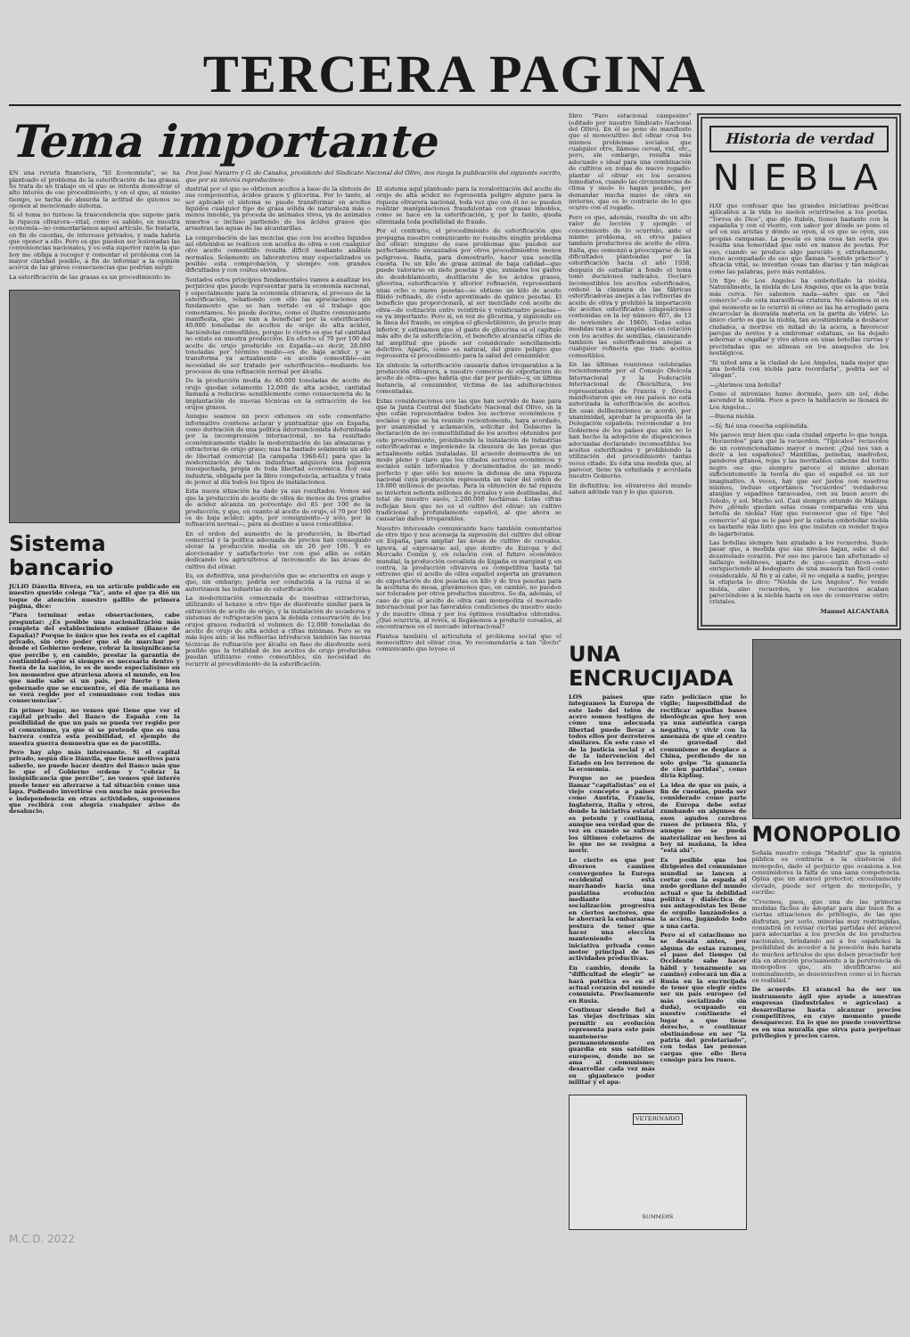TERCERA PAGINA
Tema importante
EN una revista financiera, “El Economista”, se ha planteado el problema de la esterificación de las grasas. Se trata de un trabajo en el que se intenta demostrar el alto interés de ese procedimiento, y en el que, al mismo tiempo, se tacha de absurda la actitud de quienes se oponen al mencionado sistema.
Si el tema no tuviese la trascendencia que supone para la riqueza olivarera—vital, como es sabido, en nuestra economía—no comentaríamos aquel artículo. Se trataría, en fin de cuentas, de intereses privados, y nada habría que oponer a ello. Pero es que pueden ser lesionadas las conveniencias nacionales, y es esta superior razón la que hoy me obliga a recoger y comentar el problema con la mayor claridad posible, a fin de informar a la opinión acerca de las graves consecuencias que podrían surgir.
La esterificación de las grasas es un procedimiento in-
Sistema bancario
JULIO Dánvila Rivera, en un artículo publicado en nuestro querido colega “Ya”, ante el que ya dió un toque de atención nuestro gallito de primera página, dice:
“Para terminar estas observaciones, cabe preguntar: ¿Es posible una nacionalización más completa del establecimiento emisor (Banco de España)? Porque lo único que les resta es el capital privado, sin otro poder que el de marchar por donde el Gobierno ordene, cobrar la insignificancia que percibe y, en cambio, prestar la garantía de continuidad—que si siempre es necesaria dentro y fuera de la nación, lo es de modo especialísimo en los momentos que atraviesa ahora el mundo, en los que nadie sabe si un país, por fuerte y bien gobernado que se encuentre, el día de mañana no se verá regido por el comunismo con todas sus consecuencias”.
En primer lugar, no vemos qué tiene que ver el capital privado del Banco de España con la posibilidad de que un país se pueda ver regido por el comunismo, ya que si se pretende que es una barrera contra esta posibilidad, el ejemplo de nuestra guerra demuestra que es de pacotilla.
Pero hay algo más interesante. Si el capital privado, según dice Dánvila, que tiene motivos para saberlo, no puede hacer dentro del Banco más que lo que el Gobierno ordene y “cobrar la insignificancia que percibe”, no vemos qué interés puede tener en aferrarse a tal situación como una lapa. Pudiendo invertirse con mucho más provecho e independencia en otras actividades, suponemos que recibirá con alegría cualquier aviso de desahucio.
Don José Navarro y G. de Canales, presidente del Sindicato Nacional del Olivo, nos ruega la publicación del siguiente escrito, que por su interés reproducimos:
dustrial por el que se obtienen aceites a base de la síntesis de sus componentes, ácidos grasos y glicerina. Por lo tanto, al ser aplicado el sistema se puede transformar en aceites líquidos cualquier tipo de grasa sólida de naturaleza más o menos innoble, ya proceda de animales vivos, ya de animales muertos e incluso partiendo de los ácidos grasos que arrastran las aguas de las alcantarillas.
La comprobación de las mezclas que con los aceites líquidos así obtenidos se realicen con aceites de oliva o con cualquier otro aceite comestible resulta difícil mediante análisis normales. Solamente en laboratorios muy especializados es posible esta comprobación, y siempre con grandes dificultades y con costes elevados.
Sentados estos principios fundamentales vamos a analizar los perjuicios que puede representar para la economía nacional, y especialmente para la economía olivarera, el proceso de la esterificación, rebatiendo con ello las apreciaciones sin fundamento que se han vertido en el trabajo que comentamos. No puede decirse, como el ilustre comunicante manifiesta, que se van a beneficiar por la esterificación 40.000 toneladas de aceites de orujo de alta acidez, haciéndolas comestibles, porque lo cierto es que tal cantidad no existe en nuestra producción. En efecto: el 70 por 100 del aceite de orujo producido en España—es decir, 28.000 toneladas por término medio—es de baja acidez y se transforma ya actualmente en aceite comestible—sin necesidad de ser tratado por esterificación—mediante los procesos de una refinación normal por álcalis.
De la producción media de 40.000 toneladas de aceite de orujo quedan solamente 12.000 de alta acidez, cantidad llamada a reducirse sensiblemente como consecuencia de la implantación de nuevas técnicas en la extracción de los orujos grasos.
Aunque seamos un poco extensos en este comentario informativo conviene aclarar y puntualizar que en España, como derivación de una política intervencionista determinada por la incomprensión internacional, no ha resultado económicamente viable la modernización de las almazaras y extractoras de orujo graso; mas ha bastado solamente un año de libertad comercial (la campaña 1960-61) para que la modernización de tales industrias adquiera una pujanza insospechada, propia de toda libertad económica. Hoy esa industria, obligada por la libre competencia, actualiza y trata de poner al día todos los tipos de instalaciones.
Esta nueva situación ha dado ya sus resultados. Vemos así que la producción de aceite de oliva de menos de tres grados de acidez alcanza un porcentaje del 85 por 100 de la producción, y que, en cuanto al aceite de orujo, el 70 por 100 es de baja acidez: apto, por consiguiente—y sólo, por la refinación normal—, para su destino a usos comestibles.
En el orden del aumento de la producción, la libertad comercial y la política adecuada de precios han conseguido elevar la producción media en un 20 por 100. Y es aleccionador y satisfactorio ver con qué afán se están dedicando los agricultores al incremento de las áreas de cultivo del olivar.
Es, en definitiva, una producción que se encuentra en auge y que, sin embargo, podría ser conducida a la ruina si se autorizasen las industrias de esterificación.
La modernización comenzada de nuestras extractoras, utilizando el hexano u otro tipo de disolvente similar para la extracción de aceite de orujo, y la instalación de secaderos y sistemas de refrigeración para la debida conservación de los orujos grasos reducirá el volumen de 12.000 toneladas de aceite de orujo de alta acidez a cifras mínimas. Pero se va más lejos aún: si las refinerías introducen también las nuevas técnicas de refinación por álcalis en fase de disolvente será posible que la totalidad de los aceites de orujo producidos puedan utilizarse como comestibles, sin necesidad de recurrir al procedimiento de la esterificación.
El sistema aquí planteado para la revalorización del aceite de orujo de alta acidez no representa peligro alguno para la riqueza olivarera nacional, toda vez que con él no se pueden realizar manipulaciones fraudulentas con grasas innobles, como se hace en la esterificación, y, por lo tanto, queda eliminada toda posibilidad de fraude.
Por el contrario, el procedimiento de esterificación que propugna nuestro comunicante no resuelve ningún problema del olivar: ninguno de esos problemas que pueden ser perfectamente encauzados por otros procedimientos menos peligrosos. Basta, para demostrarlo, hacer una sencilla cuenta. De un kilo de grasa animal de baja calidad—que puede valorarse en siete pesetas y que, sumados los gastos de desdoblamiento, destilación de los ácidos grasos, glicerina, esterificación y ulterior refinación, representará unas ocho o nueve pesetas—se obtiene un kilo de aceite flúido refinado, de costo aproximado de quince pesetas. El beneficio que proporcionará, al ser mezclado con aceite de oliva—de cotización entre veintitrés y veinticuatro pesetas—es ya importante. Pero si, en vez de glicerina, y siguiendo en la línea del fraude, se emplea el glicoletilénico, de precio muy inferior, y estimamos que el gasto de glicerina es el capítulo más alto de la esterificación, el beneficio alcanzaría cifras de tal amplitud que puede ser considerado sencillamente delictivo. Aparte, como es natural, del grave peligro que representa el procedimiento para la salud del consumidor.
En síntesis: la esterificación causaría daños irreparables a la producción olivarera, a nuestro comercio de exportación de aceite de oliva—que habría que dar por perdido—y, en última instancia, al consumidor, víctima de las adulteraciones comentadas.
Estas consideraciones son las que han servido de base para que la Junta Central del Sindicato Nacional del Olivo, en la que están representados todos los sectores económicos y sociales y que se ha reunido recientemente, haya acordado, por unanimidad y aclamación, solicitar del Gobierno la declaración de no comestibilidad de los aceites obtenidos por este procedimiento, prohibiendo la instalación de industrias esterificadoras e imponiendo la clausura de las pocas que actualmente están instaladas. El acuerdo demuestra de un modo pleno y claro que los citados sectores económicos y sociales están informados y documentados de un modo perfecto y que sólo les mueve la defensa de una riqueza nacional cuya producción representa un valor del orden de 10.000 millones de pesetas. Para la obtención de tal riqueza se invierten setenta millones de jornales y son destinadas, del total de nuestro suelo, 2.200.000 hectáreas. Estas cifras reflejan bien que no es el cultivo del olivar: un cultivo tradicional y profundamente español, al que ahora se causarían daños irreparables.
Nuestro interesado comunicante hace también comentarios de otro tipo y nos aconseja la supresión del cultivo del olivar en España, para ampliar las áreas de cultivo de cereales. Ignora, al expresarse así, que dentro de Europa y del Mercado Común y, en relación con el futuro económico mundial, la producción cerealista de España es marginal y, en contra, la producción olivarera es competitiva hasta tal extremo que el aceite de oliva español soporta un gravamen de exportación de dos pesetas en kilo y de tres pesetas para la aceituna de mesa, gravámenes que, en cambio, no pueden ser tolerados por otros productos nuestros. Se da, además, el caso de que el aceite de oliva casi monopoliza el mercado internacional por las favorables condiciones de nuestro suelo y de nuestro clima y por los óptimos resultados obtenidos. ¿Qué ocurriría, al revés, si llegásemos a producir cereales, al encontrarnos en el mercado internacional?
Plantea también el articulista el problema social que el monocultivo del olivar crea. Yo recomendaría a tan “docto” comunicante que leyese el
libro “Paro estacional campesino” (editado por nuestro Sindicato Nacional del Olivo). En él se pone de manifiesto que el monocultivo del olivar crea los mismos problemas sociales que cualquier otro, llámese cereal, vid, etc., pero, sin embargo, resulta más adecuado e ideal para una combinación de cultivos en zonas de nuevo regadío: plantar el olivar en los secanos inmediatos, cuando las circunstancias de clima y suelo lo hagan posible, por demandar mucha mano de obra en invierno, que es lo contrario de lo que ocurre con el regadío.
Pero es que, además, resulta de un alto valor de lección y ejemplo el conocimiento de lo ocurrido, ante el mismo problema, en otros países también productores de aceite de oliva. Italia, que comenzó a preocuparse de las dificultades planteadas por la esterificación hacia el año 1958, después de estudiar a fondo el tema tomó decisiones radicales. Declaró incomestibles los aceites esterificados, ordenó la clausura de las fábricas esterificadoras anejas a las refinerías de aceite de oliva y prohibió la importación de aceites esterificados (disposiciones contenidas en la ley número 407, de 13 de noviembre de 1960). Todas estas medidas van a ser ampliadas en relación con los aceites de semillas, clausurando también las esterificadoras anejas a cualquier refinería que trate aceites comestibles.
En las últimas reuniones celebradas recientemente por el Consejo Oleícola Internacional y la Federación Internacional de Oleicultura, los representantes de Francia y Grecia manifestaron que en sus países no está autorizada la esterificación de aceites. En esas deliberaciones se acordó, por unanimidad, aprobar la propuesta de la Delegación española: recomendar a los Gobiernos de los países que aún no lo han hecho la adopción de disposiciones adecuadas declarando incomestibles los aceites esterificados y prohibiendo la utilización del procedimiento tantas veces citado. Es ésta una medida que, al parecer, tiene ya estudiada y acordada nuestro Gobierno.
En definitiva: los olivareros del mundo saben adónde van y lo que quieren.
Historia de verdad
NIEBLA
HAY que confesar que las grandes iniciativas poéticas aplicables a la vida no suelen ocurrírseles a los poetas. “Torres de Dios”, que dijo Rubén, tienen bastante con la espadaña y con el viento, con saber por dónde se pone el sol en sus aristas y dónde se oyen, si es que se oyen, sus propias campanas. La poesía es una cosa tan seria que resulta una temeridad que esté en manos de poetas. Por eso, cuando se produce algo parecido y, extrañamente, viene acompañado de eso que llaman “sentido práctico” y eficacia vital, se inventan cosas tan diarias y tan mágicas como las palabras, pero más rentables.
Un tipo de Los Angeles ha embotellado la niebla. Naturalmente, la niebla de Los Angeles, que es la que tenía más cerca. No sabemos nada—salvo que es “del comercio”—de esta maravillosa criatura. No sabemos ni en qué momento se le ocurrió ni cómo se las ha arreglado para encarcelar la desvaída materia en la garita de vidrio. Lo único cierto es que la niebla, tan acostumbrada a deshacer ciudades, a morirse en mitad de la acera, a favorecer parejas de novios y a embromar estatuas, se ha dejado sobornar o engañar y vive ahora en unas botellas curvas y precintadas que se alinean en los anaqueles de los nostálgicos.
“Si usted ama a la ciudad de Los Angeles, nada mejor que una botella con niebla para recordarla”, podría ser el “slogan”.
—¿Abrimos una botella?
Como el mironiano humo dormido, pero sin sol, debe ascender la niebla. Poco a poco la habitación se llenará de Los Angeles...
—Buena niebla.
—Sí; fué una cosecha espléndida.
Me parece muy bien que cada ciudad exporte lo que tenga. “Recuerdos” para que la recuerden. “Típicales” recuerdos de un convencionalismo mayor o menor. ¿Qué nos van a decir a los españoles? Mantillas, peinetas, madroños, panderos gitanos, rejas y las inevitables cabezas del torito negro ese que siempre parece el mismo abonan suficientemente la teoría de que el español es un ser imaginativo. A veces, hay que ser justos con nosotros mismos, incluso exportamos “recuerdos” verdaderos: ataujías y espadines taraceados, con su buen acero de Toledo, y sol. Mucho sol. Casi siempre oriundo de Málaga. Pero ¿dónde quedan estas cosas comparadas con una botella de niebla? Hay que reconocer que el tipo “del comercio” al que se le pasó por la cabeza embotellar niebla es bastante más listo que los que insisten en vender trajes de lagarterana.
Las botellas siempre han ayudado a los recuerdos. Suele pasar que, a medida que sus niveles bajan, sube el del desnivelado corazón. Por eso me parece tan afortunado el hallazgo neblinoso, aparte de que—según dicen—esté enriqueciendo al bodeguero de una manera tan fácil como considerable. Al fin y al cabo, él no engaña a nadie, porque la etiqueta lo dice: “Niebla de Los Angeles”. No vende niebla, sino recuerdos, y los recuerdos acaban pareciéndose a la niebla hasta en eso de conservarse entre cristales.
Manuel ALCANTARA
UNA ENCRUCIJADA
LOS países que integramos la Europa de este lado del telón de acero somos testigos de cómo una adecuada libertad puede llevar a todos ellos por derroteros similares. En este caso el de la justicia social y el de la intervención del Estado en los terrenos de la economía.
Porque no se pueden llamar “capitalistas” en el viejo concepto a países como Austria, Francia, Inglaterra, Italia y otros, donde la iniciativa estatal es potente y continua, aunque sea verdad que de vez en cuando se sufren los últimos coletazos de lo que no se resigna a morir.
Lo cierto es que por diversos caminos convergentes la Europa occidental está marchando hacia una paulatina evolución mediante una socialización progresiva en ciertos sectores, que le ahorrará la embarazosa postura de tener que hacer una elección manteniendo a la iniciativa privada como motor principal de las actividades productivas.
En cambio, donde la “difficultad de elegir” se hará patética es en el actual corazón del mundo comunista. Precisamente en Rusia.
Continuar siendo fiel a las viejas doctrinas sin permitir su evolución representa para este país mantenerse permanentemente en guardia en sus satélites europeos, donde no se ama al comunismo; desarrollar cada vez más su gigantesco poder militar y el apa-
rato policíaco que lo vigile; imposibilidad de rectificar aquellas bases ideológicas que hoy son ya una auténtica carga negativa, y vivir con la amenaza de que el centro de gravedad del comunismo se desplace a China, perdiendo de un solo golpe “la ganancia de cien partidas”, como diría Kipling.
La idea de que su país, a fin de cuentas, pueda ser considerado como parte de Europa debe estar zumbando en algunos de esos agudos cerebros rusos de primera fila, y aunque no se pueda materializar en hechos ni hoy ni mañana, la idea “está ahí”.
Es posible que los dirigentes del comunismo mundial se lancen a cortar con la espada el nudo gordiano del mundo actual o que la debilidad política y dialéctica de sus antagonistas les llene de orgullo lanzándoles a la acción, jugándolo todo a una carta.
Pero si el cataclismo no se desata antes, por alguna de estas razones, el paso del tiempo (si Occidente sabe hacer hábil y tenazmente su camino) colocará un día a Rusia en la encrucijada de tener que elegir entre ser un país europeo (el más socializado sin duda), ocupando en nuestro continente el lugar a que tiene derecho, o continuar obstinándose en ser “la patria del proletariado”, con todas las penosas cargas que ello lleva consigo para los rusos.
VETERINARIO
SUMMERS
MONOPOLIO
Señala nuestro colega “Madrid” que la opinión pública es contraria a la existencia del monopolio, dado el perjuicio que ocasiona a los consumidores la falta de una sana competencia. Opina que un arancel protector, excesivamente elevado, puede ser origen de monopolio, y escribe:
“Creemos, pues, que una de las primeras medidas fáciles de adoptar para dar buen fin a ciertas situaciones de privilegio, de las que disfrutan, por serlo, minorías muy restringidas, consistirá en revisar ciertas partidas del arancel para adecuarlas a los precios de los productos nacionales, brindando así a los españoles la posibilidad de acceder a la posesión más barata de muchos artículos de que deben prescindir hoy día en atención precisamente a la pervivencia de monopolios que, sin identificarse así nominalmente, se desenvuelven como si lo fueran en realidad.”
De acuerdo. El arancel ha de ser un instrumento ágil que ayude a nuestras empresas (industriales o agrícolas) a desarrollarse hasta alcanzar precios competitivos, en cuyo momento puede desaparecer. En lo que no puede convertirse es en una muralla que sirva para perpetuar privilegios y precios caros.
M.C.D. 2022